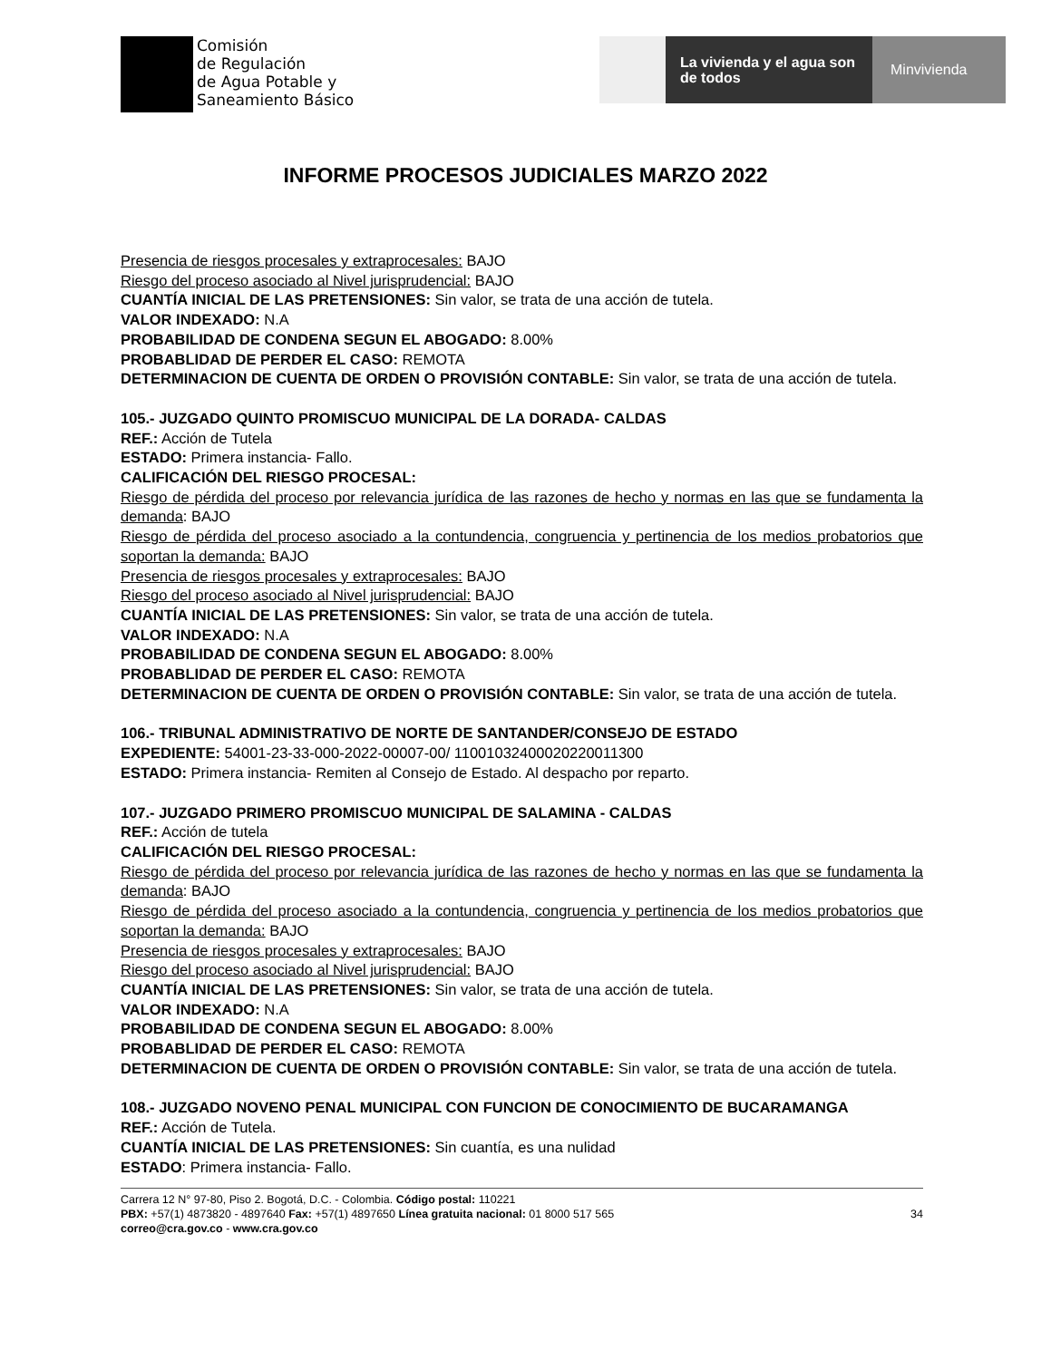Comisión
de Regulación
de Agua Potable y
Saneamiento Básico
La vivienda y el agua son de todos
Minvivienda
INFORME PROCESOS JUDICIALES MARZO 2022
Presencia de riesgos procesales y extraprocesales: BAJO
Riesgo del proceso asociado al Nivel jurisprudencial: BAJO
CUANTÍA INICIAL DE LAS PRETENSIONES: Sin valor, se trata de una acción de tutela.
VALOR INDEXADO: N.A
PROBABILIDAD DE CONDENA SEGUN EL ABOGADO: 8.00%
PROBABLIDAD DE PERDER EL CASO: REMOTA
DETERMINACION DE CUENTA DE ORDEN O PROVISIÓN CONTABLE: Sin valor, se trata de una acción de tutela.
105.- JUZGADO QUINTO PROMISCUO MUNICIPAL DE LA DORADA- CALDAS
REF.: Acción de Tutela
ESTADO: Primera instancia- Fallo.
CALIFICACIÓN DEL RIESGO PROCESAL:
Riesgo de pérdida del proceso por relevancia jurídica de las razones de hecho y normas en las que se fundamenta la demanda: BAJO
Riesgo de pérdida del proceso asociado a la contundencia, congruencia y pertinencia de los medios probatorios que soportan la demanda: BAJO
Presencia de riesgos procesales y extraprocesales: BAJO
Riesgo del proceso asociado al Nivel jurisprudencial: BAJO
CUANTÍA INICIAL DE LAS PRETENSIONES: Sin valor, se trata de una acción de tutela.
VALOR INDEXADO: N.A
PROBABILIDAD DE CONDENA SEGUN EL ABOGADO: 8.00%
PROBABLIDAD DE PERDER EL CASO: REMOTA
DETERMINACION DE CUENTA DE ORDEN O PROVISIÓN CONTABLE: Sin valor, se trata de una acción de tutela.
106.- TRIBUNAL ADMINISTRATIVO DE NORTE DE SANTANDER/CONSEJO DE ESTADO
EXPEDIENTE: 54001-23-33-000-2022-00007-00/ 11001032400020220011300
ESTADO: Primera instancia- Remiten al Consejo de Estado. Al despacho por reparto.
107.- JUZGADO PRIMERO PROMISCUO MUNICIPAL DE SALAMINA - CALDAS
REF.: Acción de tutela
CALIFICACIÓN DEL RIESGO PROCESAL:
Riesgo de pérdida del proceso por relevancia jurídica de las razones de hecho y normas en las que se fundamenta la demanda: BAJO
Riesgo de pérdida del proceso asociado a la contundencia, congruencia y pertinencia de los medios probatorios que soportan la demanda: BAJO
Presencia de riesgos procesales y extraprocesales: BAJO
Riesgo del proceso asociado al Nivel jurisprudencial: BAJO
CUANTÍA INICIAL DE LAS PRETENSIONES: Sin valor, se trata de una acción de tutela.
VALOR INDEXADO: N.A
PROBABILIDAD DE CONDENA SEGUN EL ABOGADO: 8.00%
PROBABLIDAD DE PERDER EL CASO: REMOTA
DETERMINACION DE CUENTA DE ORDEN O PROVISIÓN CONTABLE: Sin valor, se trata de una acción de tutela.
108.- JUZGADO NOVENO PENAL MUNICIPAL CON FUNCION DE CONOCIMIENTO DE BUCARAMANGA
REF.: Acción de Tutela.
CUANTÍA INICIAL DE LAS PRETENSIONES: Sin cuantía, es una nulidad
ESTADO: Primera instancia- Fallo.
Carrera 12 N° 97-80, Piso 2. Bogotá, D.C. - Colombia. Código postal: 110221
PBX: +57(1) 4873820 - 4897640 Fax: +57(1) 4897650 Línea gratuita nacional: 01 8000 517 565
correo@cra.gov.co - www.cra.gov.co
34